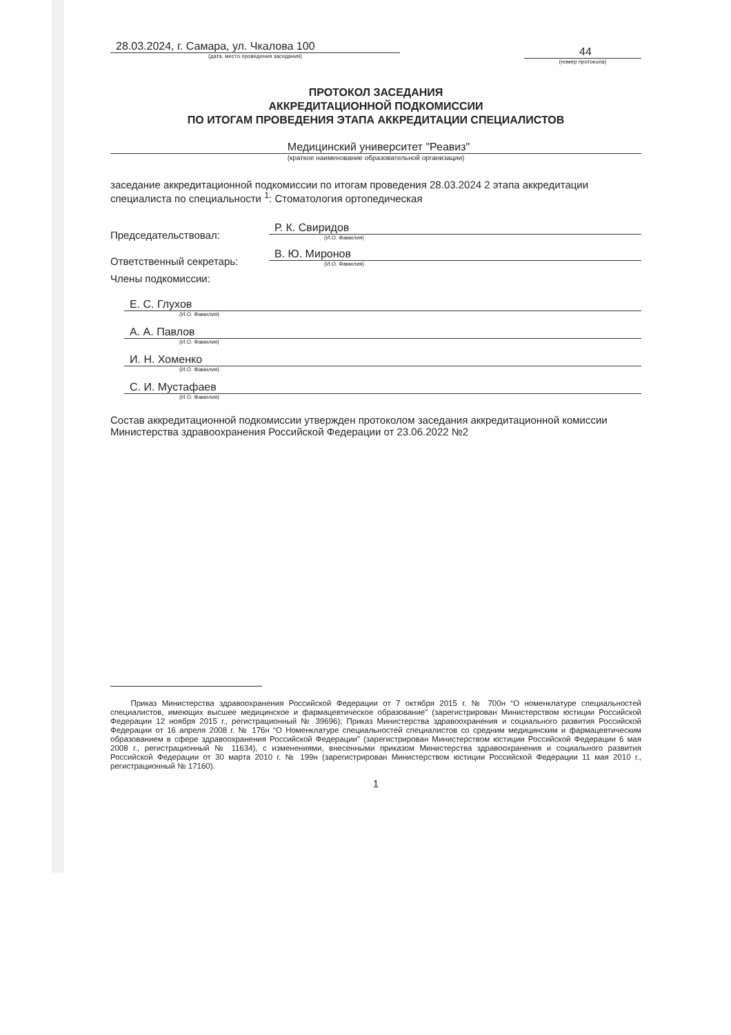28.03.2024, г. Самара, ул. Чкалова 100
(дата, место проведения заседания)
44
(номер протокола)
ПРОТОКОЛ ЗАСЕДАНИЯ
АККРЕДИТАЦИОННОЙ ПОДКОМИССИИ
ПО ИТОГАМ ПРОВЕДЕНИЯ ЭТАПА АККРЕДИТАЦИИ СПЕЦИАЛИСТОВ
Медицинский университет "Реавиз"
(краткое наименование образовательной организации)
заседание аккредитационной подкомиссии по итогам проведения 28.03.2024 2 этапа аккредитации специалиста по специальности <sup>1</sup>: Стоматология ортопедическая
Председательствовал:
Р. К. Свиридов
(И.О. Фамилия)
Ответственный секретарь:
В. Ю. Миронов
(И.О. Фамилия)
Члены подкомиссии:
Е. С. Глухов
(И.О. Фамилия)
А. А. Павлов
(И.О. Фамилия)
И. Н. Хоменко
(И.О. Фамилия)
С. И. Мустафаев
(И.О. Фамилия)
Состав аккредитационной подкомиссии утвержден протоколом заседания аккредитационной комиссии Министерства здравоохранения Российской Федерации от 23.06.2022 №2
Приказ Министерства здравоохранения Российской Федерации от 7 октября 2015 г. № 700н “О номенклатуре специальностей специалистов, имеющих высшее медицинское и фармацевтическое образование” (зарегистрирован Министерством юстиции Российской Федерации 12 ноября 2015 г., регистрационный № 39696); Приказ Министерства здравоохранения и социального развития Российской Федерации от 16 апреля 2008 г. № 176н “О Номенклатуре специальностей специалистов со средним медицинским и фармацевтическим образованием в сфере здравоохранения Российской Федерации” (зарегистрирован Министерством юстиции Российской Федерации 6 мая 2008 г., регистрационный № 11634), с изменениями, внесенными приказом Министерства здравоохранения и социального развития Российской Федерации от 30 марта 2010 г. № 199н (зарегистрирован Министерством юстиции Российской Федерации 11 мая 2010 г., регистрационный № 17160).
1